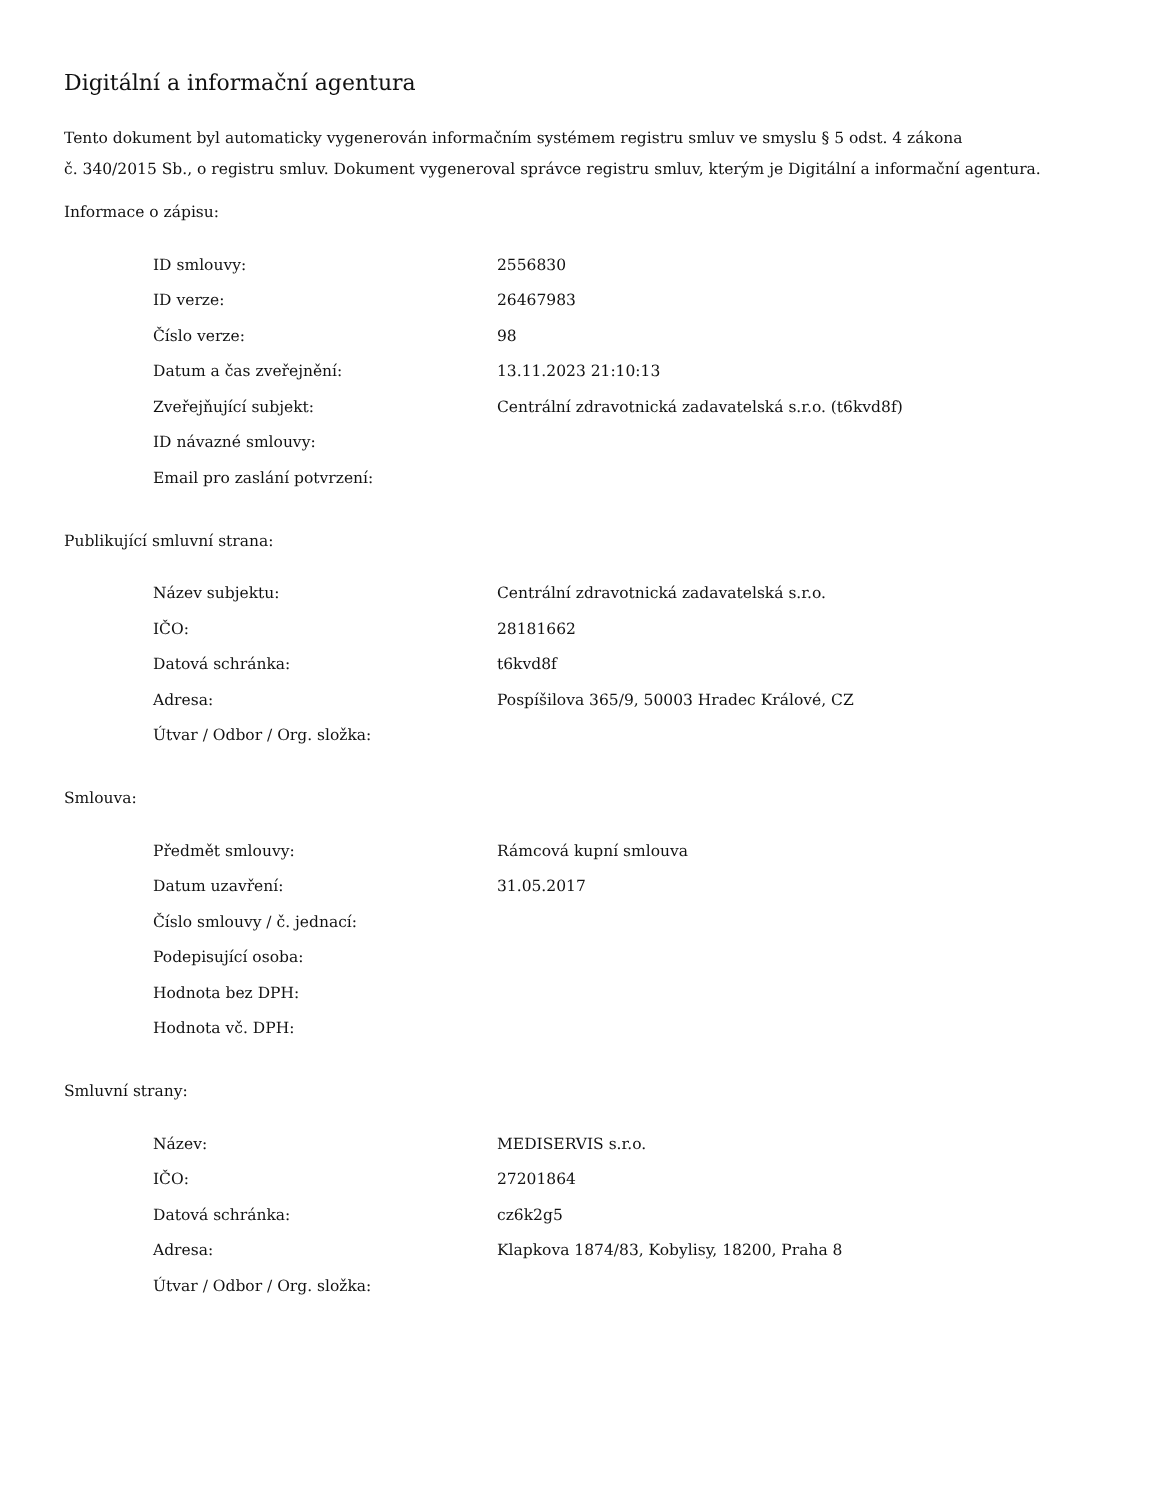Digitální a informační agentura
Tento dokument byl automaticky vygenerován informačním systémem registru smluv ve smyslu § 5 odst. 4 zákona
č. 340/2015 Sb., o registru smluv. Dokument vygeneroval správce registru smluv, kterým je Digitální a informační agentura.
Informace o zápisu:
| ID smlouvy: | 2556830 |
| ID verze: | 26467983 |
| Číslo verze: | 98 |
| Datum a čas zveřejnění: | 13.11.2023 21:10:13 |
| Zveřejňující subjekt: | Centrální zdravotnická zadavatelská s.r.o. (t6kvd8f) |
| ID návazné smlouvy: | |
| Email pro zaslání potvrzení: | |
Publikující smluvní strana:
| Název subjektu: | Centrální zdravotnická zadavatelská s.r.o. |
| IČO: | 28181662 |
| Datová schránka: | t6kvd8f |
| Adresa: | Pospíšilova 365/9, 50003 Hradec Králové, CZ |
| Útvar / Odbor / Org. složka: | |
Smlouva:
| Předmět smlouvy: | Rámcová kupní smlouva |
| Datum uzavření: | 31.05.2017 |
| Číslo smlouvy / č. jednací: | |
| Podepisující osoba: | |
| Hodnota bez DPH: | |
| Hodnota vč. DPH: | |
Smluvní strany:
| Název: | MEDISERVIS s.r.o. |
| IČO: | 27201864 |
| Datová schránka: | cz6k2g5 |
| Adresa: | Klapkova 1874/83, Kobylisy, 18200, Praha 8 |
| Útvar / Odbor / Org. složka: | |